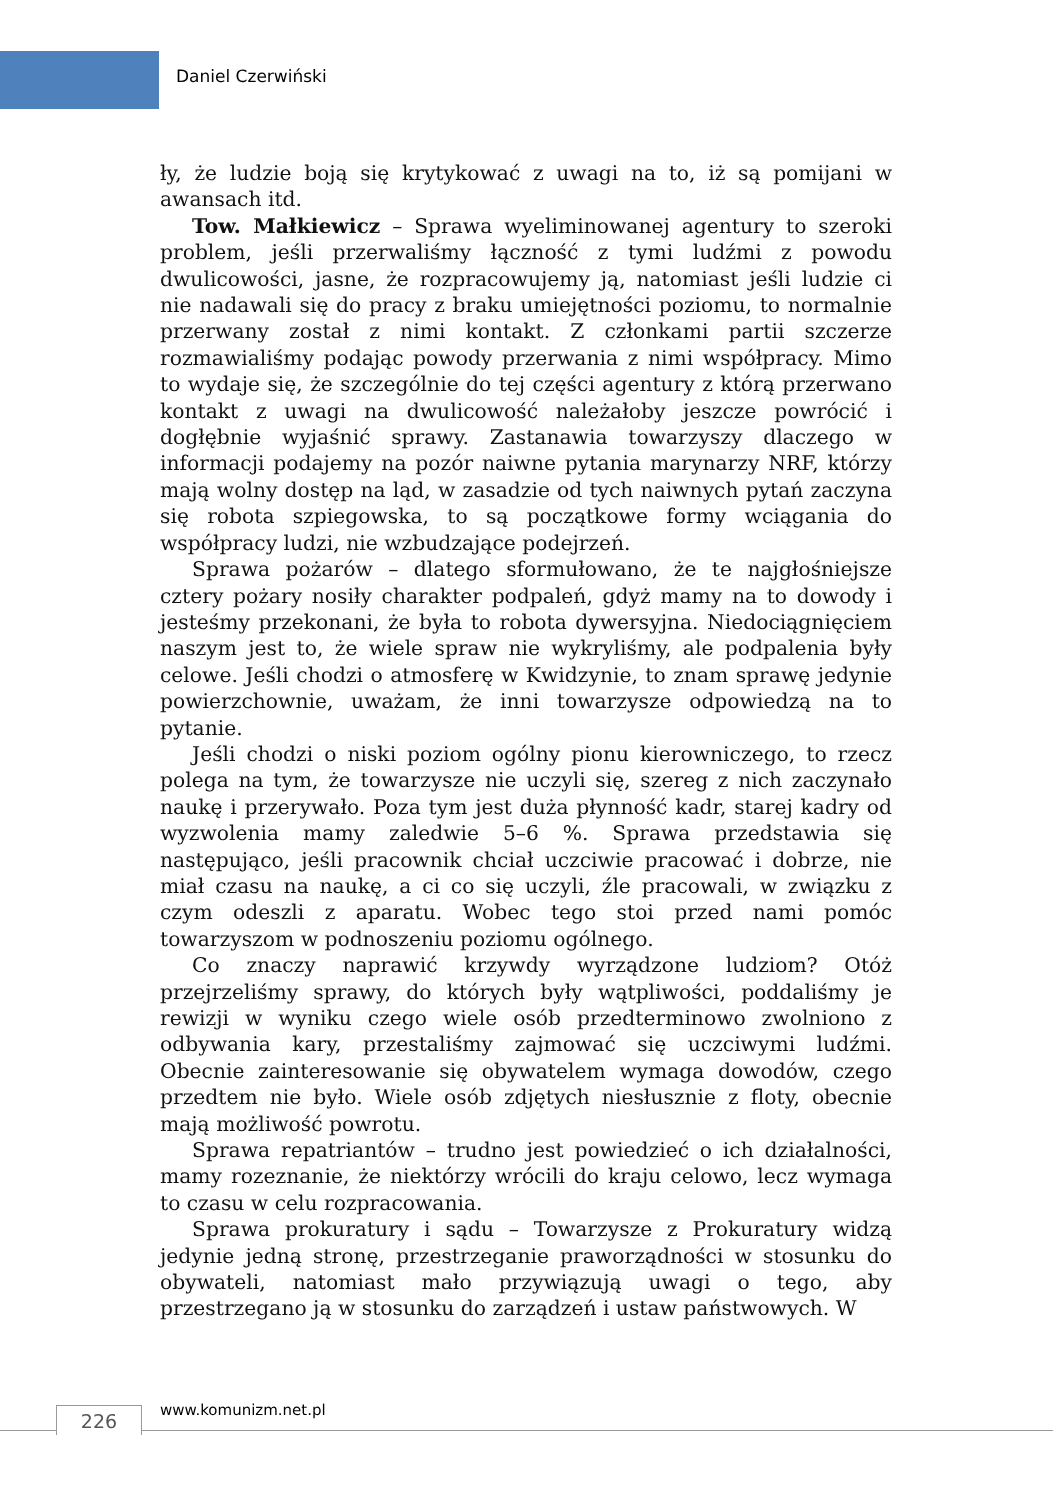Daniel Czerwiński
ły, że ludzie boją się krytykować z uwagi na to, iż są pomijani w awansach itd.
Tow. Małkiewicz – Sprawa wyeliminowanej agentury to szeroki problem, jeśli przerwaliśmy łączność z tymi ludźmi z powodu dwulicowości, jasne, że rozpracowujemy ją, natomiast jeśli ludzie ci nie nadawali się do pracy z braku umiejętności poziomu, to normalnie przerwany został z nimi kontakt. Z członkami partii szczerze rozmawialiśmy podając powody przerwania z nimi współpracy. Mimo to wydaje się, że szczególnie do tej części agentury z którą przerwano kontakt z uwagi na dwulicowość należałoby jeszcze powrócić i dogłębnie wyjaśnić sprawy. Zastanawia towarzyszy dlaczego w informacji podajemy na pozór naiwne pytania marynarzy NRF, którzy mają wolny dostęp na ląd, w zasadzie od tych naiwnych pytań zaczyna się robota szpiegowska, to są początkowe formy wciągania do współpracy ludzi, nie wzbudzające podejrzeń.
Sprawa pożarów – dlatego sformułowano, że te najgłośniejsze cztery pożary nosiły charakter podpaleń, gdyż mamy na to dowody i jesteśmy przekonani, że była to robota dywersyjna. Niedociągnięciem naszym jest to, że wiele spraw nie wykryliśmy, ale podpalenia były celowe. Jeśli chodzi o atmosferę w Kwidzynie, to znam sprawę jedynie powierzchownie, uważam, że inni towarzysze odpowiedzą na to pytanie.
Jeśli chodzi o niski poziom ogólny pionu kierowniczego, to rzecz polega na tym, że towarzysze nie uczyli się, szereg z nich zaczynało naukę i przerywało. Poza tym jest duża płynność kadr, starej kadry od wyzwolenia mamy zaledwie 5–6 %. Sprawa przedstawia się następująco, jeśli pracownik chciał uczciwie pracować i dobrze, nie miał czasu na naukę, a ci co się uczyli, źle pracowali, w związku z czym odeszli z aparatu. Wobec tego stoi przed nami pomóc towarzyszom w podnoszeniu poziomu ogólnego.
Co znaczy naprawić krzywdy wyrządzone ludziom? Otóż przejrzeliśmy sprawy, do których były wątpliwości, poddaliśmy je rewizji w wyniku czego wiele osób przedterminowo zwolniono z odbywania kary, przestaliśmy zajmować się uczciwymi ludźmi. Obecnie zainteresowanie się obywatelem wymaga dowodów, czego przedtem nie było. Wiele osób zdjętych niesłusznie z floty, obecnie mają możliwość powrotu.
Sprawa repatriantów – trudno jest powiedzieć o ich działalności, mamy rozeznanie, że niektórzy wrócili do kraju celowo, lecz wymaga to czasu w celu rozpracowania.
Sprawa prokuratury i sądu – Towarzysze z Prokuratury widzą jedynie jedną stronę, przestrzeganie praworządności w stosunku do obywateli, natomiast mało przywiązują uwagi o tego, aby przestrzegano ją w stosunku do zarządzeń i ustaw państwowych. W
226 www.komunizm.net.pl